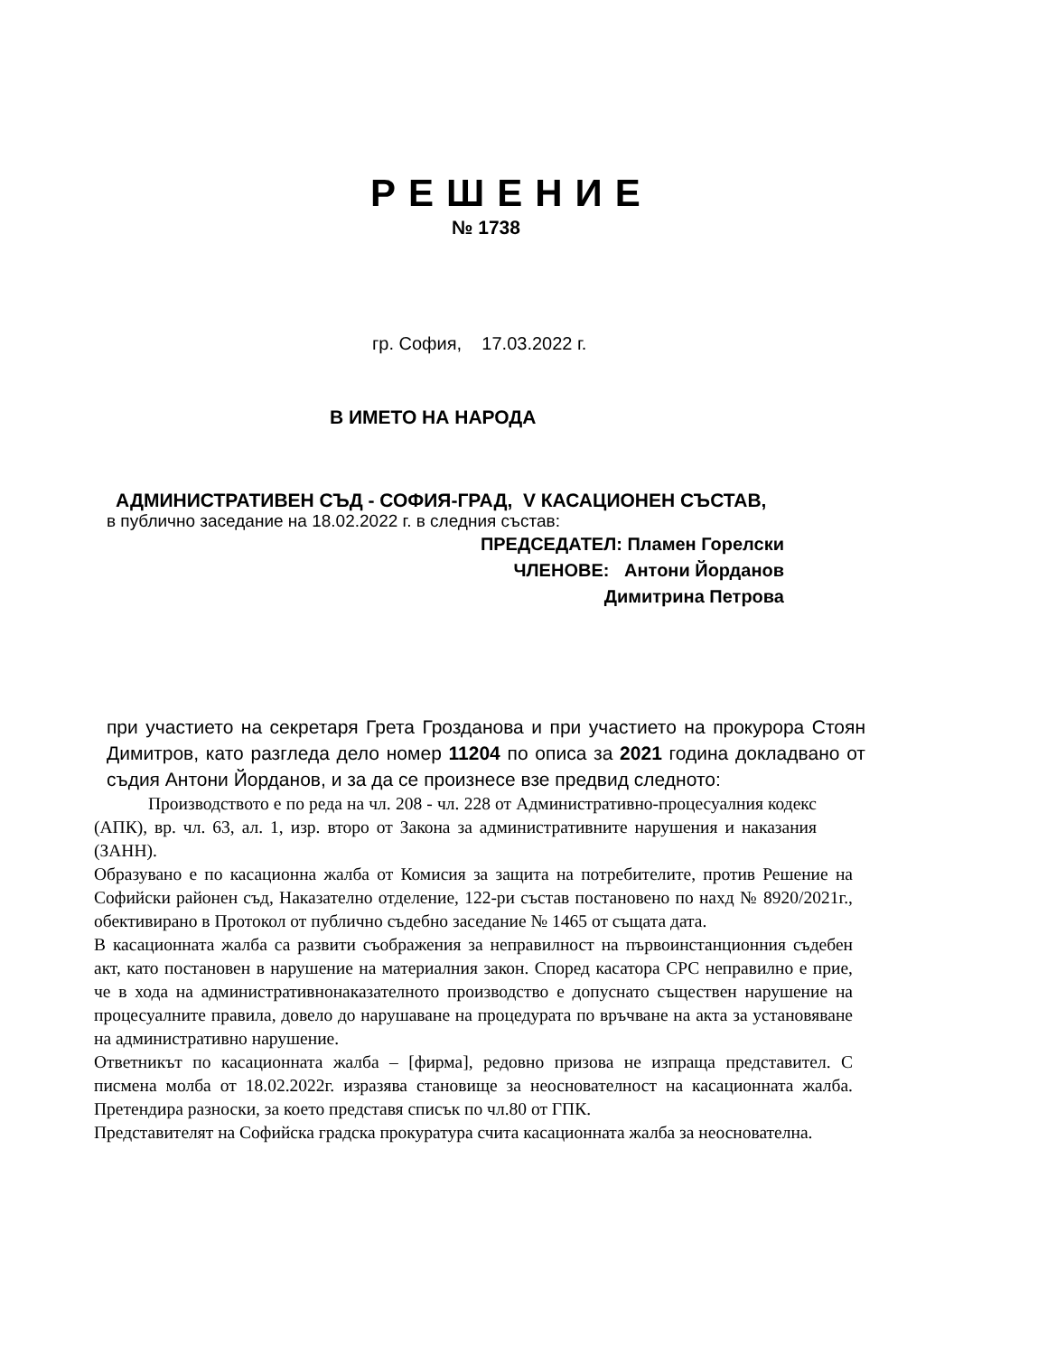РЕШЕНИЕ
№ 1738
гр. София, 17.03.2022 г.
В ИМЕТО НА НАРОДА
АДМИНИСТРАТИВЕН СЪД - СОФИЯ-ГРАД, V КАСАЦИОНЕН СЪСТАВ,
в публично заседание на 18.02.2022 г. в следния състав:
ПРЕДСЕДАТЕЛ: Пламен Горелски
ЧЛЕНОВЕ: Антони Йорданов
Димитрина Петрова
при участието на секретаря Грета Грозданова и при участието на прокурора Стоян Димитров, като разгледа дело номер 11204 по описа за 2021 година докладвано от съдия Антони Йорданов, и за да се произнесе взе предвид следното:
Производството е по реда на чл. 208 - чл. 228 от Административно-процесуалния кодекс (АПК), вр. чл. 63, ал. 1, изр. второ от Закона за административните нарушения и наказания (ЗАНН).
Образувано е по касационна жалба от Комисия за защита на потребителите, против Решение на Софийски районен съд, Наказателно отделение, 122-ри състав постановено по нахд № 8920/2021г., обективирано в Протокол от публично съдебно заседание № 1465 от същата дата.
В касационната жалба са развити съображения за неправилност на първоинстанционния съдебен акт, като постановен в нарушение на материалния закон. Според касатора СРС неправилно е прие, че в хода на административнонаказателното производство е допуснато съществен нарушение на процесуалните правила, довело до нарушаване на процедурата по връчване на акта за установяване на административно нарушение.
Ответникът по касационната жалба – [фирма], редовно призова не изпраща представител. С писмена молба от 18.02.2022г. изразява становище за неоснователност на касационната жалба. Претендира разноски, за което представя списък по чл.80 от ГПК.
Представителят на Софийска градска прокуратура счита касационната жалба за неоснователна.